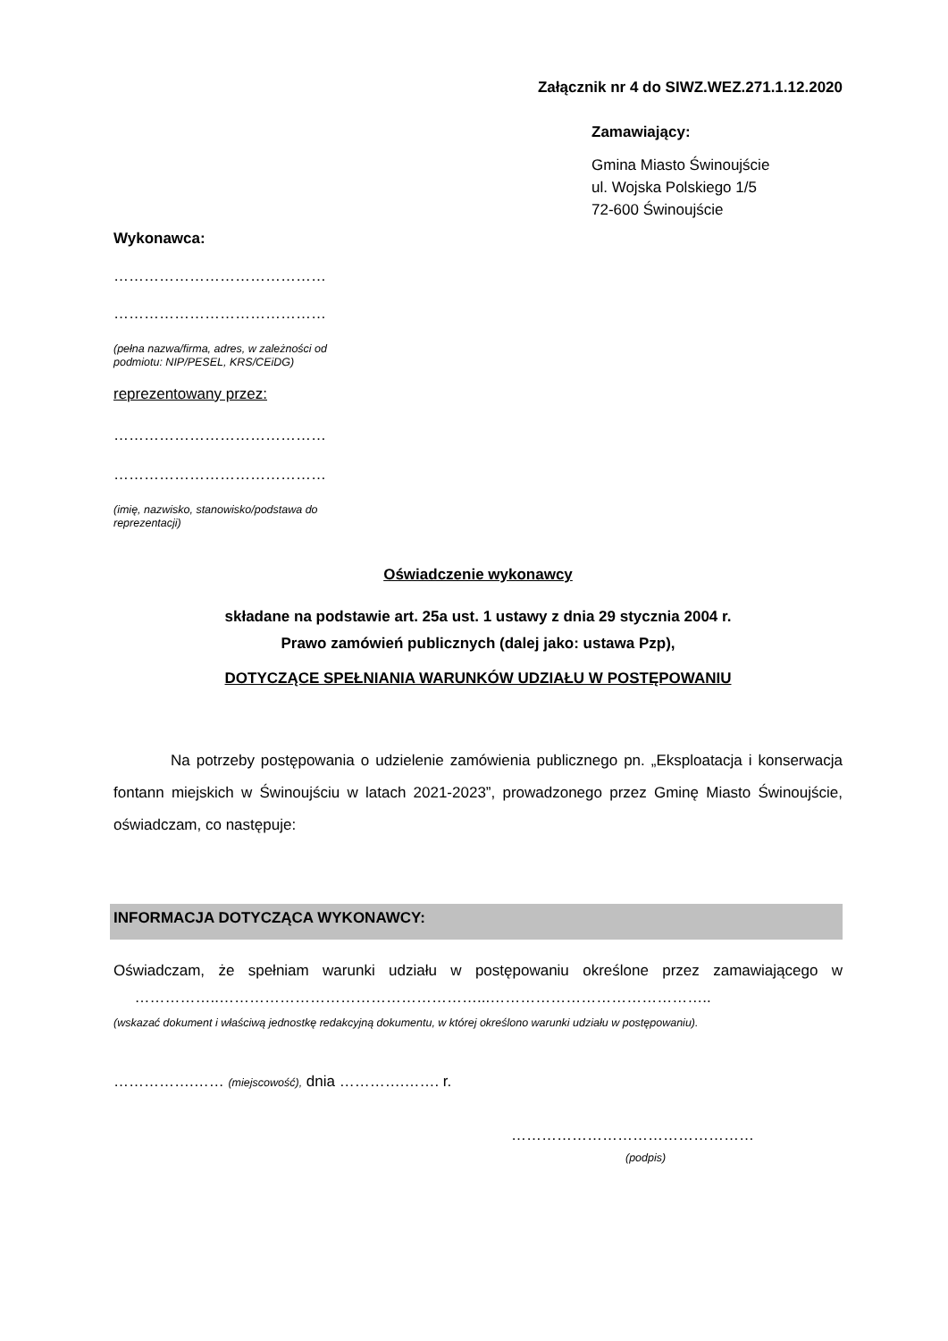Załącznik nr 4 do SIWZ.WEZ.271.1.12.2020
Zamawiający:
Gmina Miasto Świnoujście
ul. Wojska Polskiego 1/5
72-600 Świnoujście
Wykonawca:
……………………………………
……………………………………
(pełna nazwa/firma, adres, w zależności od
podmiotu: NIP/PESEL, KRS/CEiDG)
reprezentowany przez:
……………………………………
……………………………………
(imię, nazwisko, stanowisko/podstawa do
reprezentacji)
Oświadczenie wykonawcy
składane na podstawie art. 25a ust. 1 ustawy z dnia 29 stycznia 2004 r.
Prawo zamówień publicznych (dalej jako: ustawa Pzp),
DOTYCZĄCE SPEŁNIANIA WARUNKÓW UDZIAŁU W POSTĘPOWANIU
Na potrzeby postępowania o udzielenie zamówienia publicznego pn. „Eksploatacja i konserwacja fontann miejskich w Świnoujściu w latach 2021-2023”, prowadzonego przez Gminę Miasto Świnoujście, oświadczam, co następuje:
INFORMACJA DOTYCZĄCA WYKONAWCY:
Oświadczam, że spełniam warunki udziału w postępowaniu określone przez zamawiającego w ……………..……………………………………………...……………………………………..
(wskazać dokument i właściwą jednostkę redakcyjną dokumentu, w której określono warunki udziału w postępowaniu).
…………….…… (miejscowość), dnia ………….……. r.
…………………………………………
(podpis)